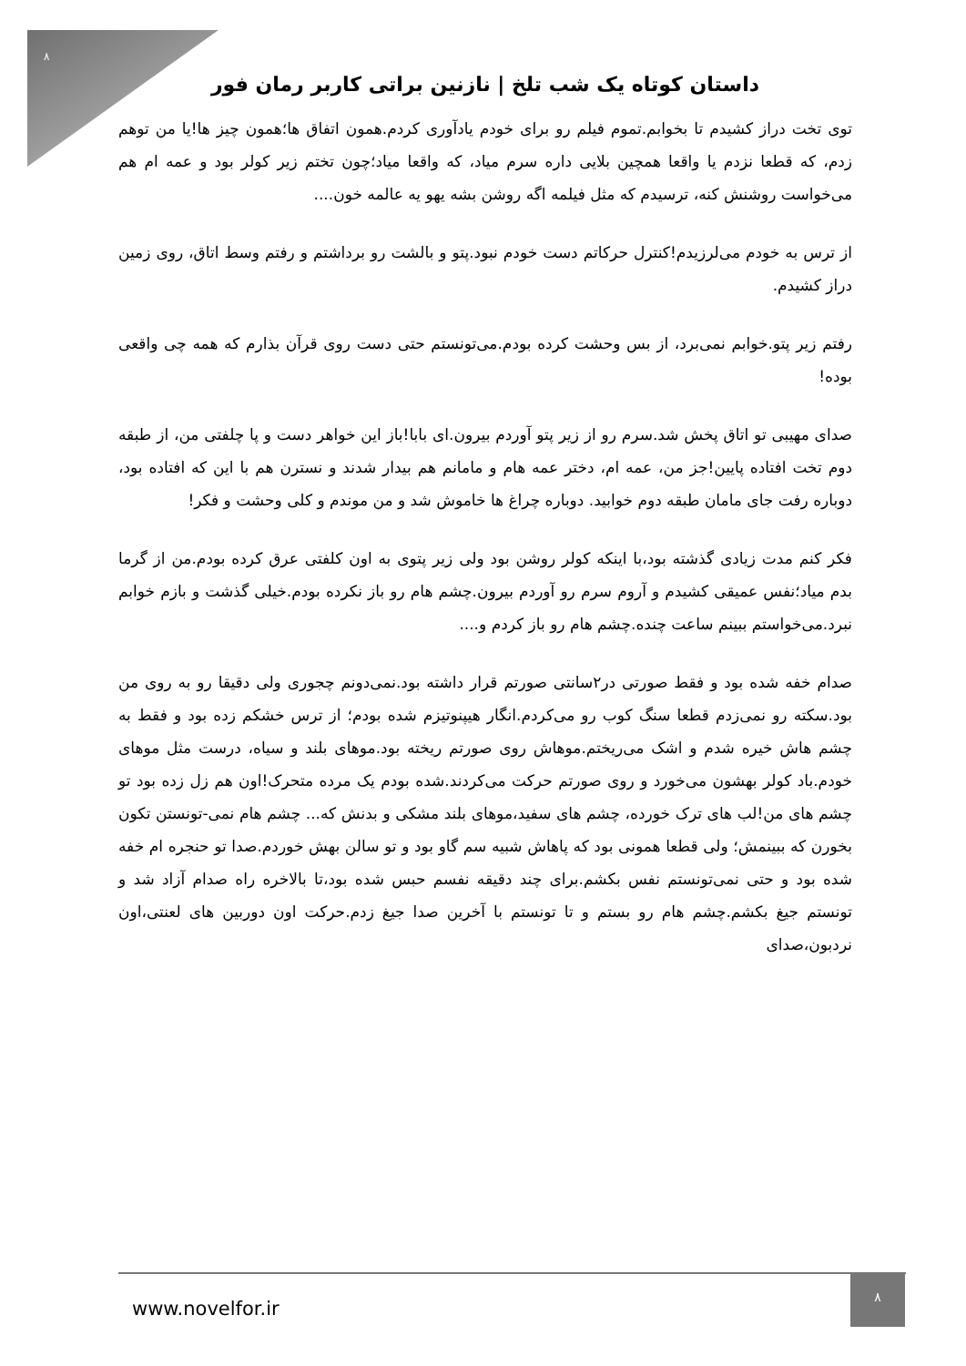۸
داستان کوتاه یک شب تلخ | نازنین براتی کاربر رمان فور
توی تخت دراز کشیدم تا بخوابم.تموم فیلم رو برای خودم یادآوری کردم.همون اتفاق ها؛همون چیز ها!یا من توهم زدم، که قطعا نزدم یا واقعا همچین بلایی داره سرم میاد، که واقعا میاد؛چون تختم زیر کولر بود و عمه ام هم می‌خواست روشنش کنه، ترسیدم که مثل فیلمه اگه روشن بشه یهو یه عالمه خون....
از ترس به خودم می‌لرزیدم!کنترل حرکاتم دست خودم نبود.پتو و بالشت رو برداشتم و رفتم وسط اتاق، روی زمین دراز کشیدم.
رفتم زیر پتو.خوابم نمی‌برد، از بس وحشت کرده بودم.می‌تونستم حتی دست روی قرآن بذارم که همه چی واقعی بوده!
صدای مهیبی تو اتاق پخش شد.سرم رو از زیر پتو آوردم بیرون.ای بابا!باز این خواهر دست و پا چلفتی من، از طبقه دوم تخت افتاده پایین!جز من، عمه ام، دختر عمه هام و مامانم هم بیدار شدند و نسترن هم با این که افتاده بود، دوباره رفت جای مامان طبقه دوم خوابید. دوباره چراغ ها خاموش شد و من موندم و کلی وحشت و فکر!
فکر کنم مدت زیادی گذشته بود،با اینکه کولر روشن بود ولی زیر پتوی به اون کلفتی عرق کرده بودم.من از گرما بدم میاد؛نفس عمیقی کشیدم و آروم سرم رو آوردم بیرون.چشم هام رو باز نکرده بودم.خیلی گذشت و بازم خوابم نبرد.می‌خواستم ببینم ساعت چنده.چشم هام رو باز کردم و....
صدام خفه شده بود و فقط صورتی در۲سانتی صورتم قرار داشته بود.نمی‌دونم چجوری ولی دقیقا رو به روی من بود.سکته رو نمی‌زدم قطعا سنگ کوب رو می‌کردم.انگار هیپنوتیزم شده بودم؛ از ترس خشکم زده بود و فقط به چشم هاش خیره شدم و اشک می‌ریختم.موهاش روی صورتم ریخته بود.موهای بلند و سیاه، درست مثل موهای خودم.باد کولر بهشون می‌خورد و روی صورتم حرکت می‌کردند.شده بودم یک مرده متحرک!اون هم زل زده بود تو چشم های من!لب های ترک خورده، چشم های سفید،موهای بلند مشکی و بدنش که... چشم هام نمی-تونستن تکون بخورن که ببینمش؛ ولی قطعا همونی بود که پاهاش شبیه سم گاو بود و تو سالن بهش خوردم.صدا تو حنجره ام خفه شده بود و حتی نمی‌تونستم نفس بکشم.برای چند دقیقه نفسم حبس شده بود،تا بالاخره راه صدام آزاد شد و تونستم جیغ بکشم.چشم هام رو بستم و تا تونستم با آخرین صدا جیغ زدم.حرکت اون دوربین های لعنتی،اون نردبون،صدای
www.novelfor.ir
۸